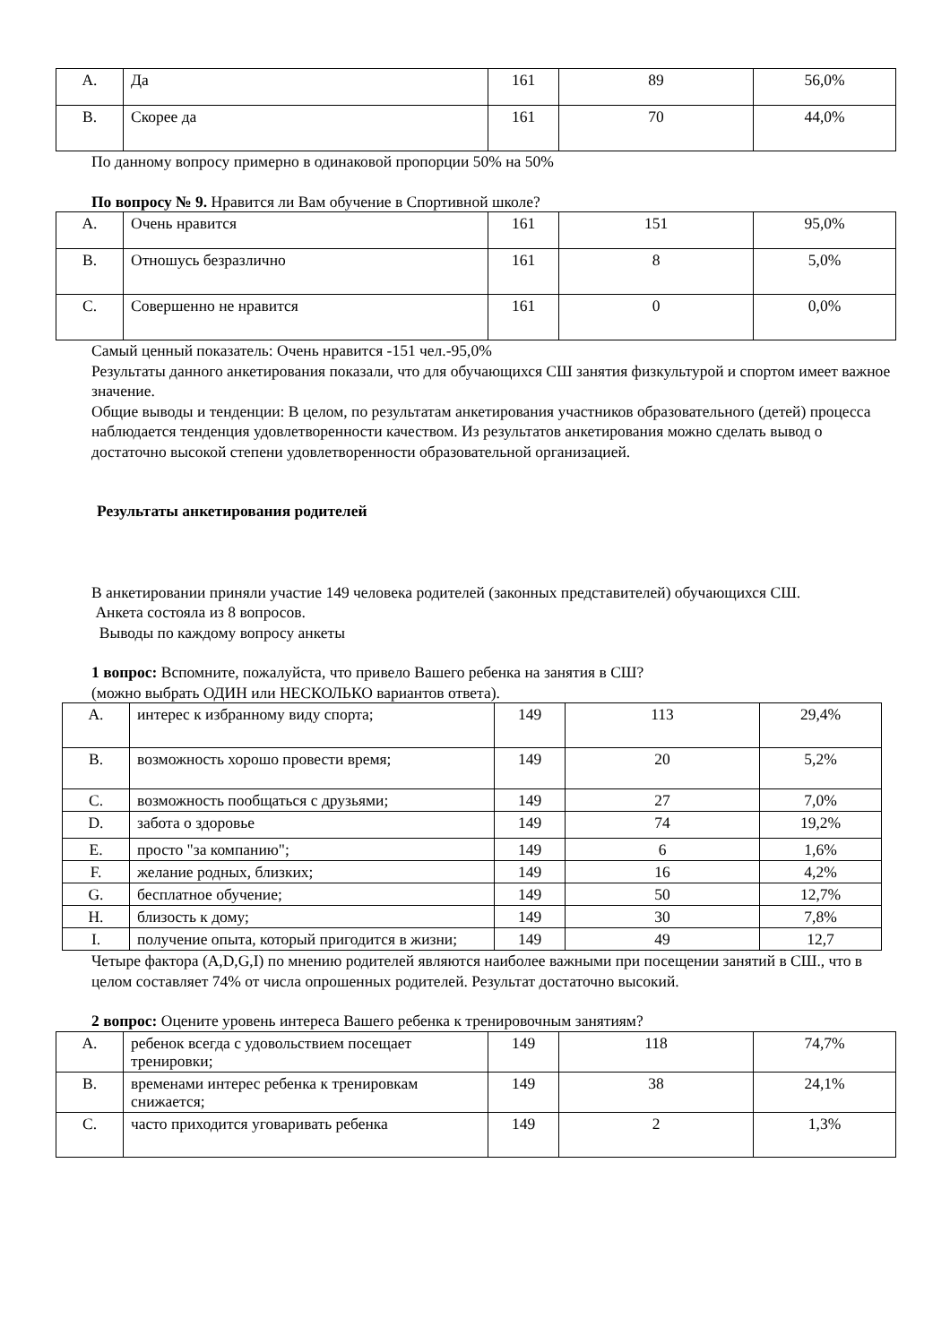| A. | Да | 161 | 89 | 56,0% |
| B. | Скорее да | 161 | 70 | 44,0% |
По данному вопросу примерно в одинаковой пропорции 50% на 50%
По вопросу № 9. Нравится ли Вам обучение в Спортивной школе?
| A. | Очень нравится | 161 | 151 | 95,0% |
| B. | Отношусь безразлично | 161 | 8 | 5,0% |
| C. | Совершенно не нравится | 161 | 0 | 0,0% |
Самый ценный показатель: Очень нравится -151 чел.-95,0%
Результаты данного анкетирования показали, что для обучающихся СШ занятия физкультурой и спортом имеет важное значение.
Общие выводы и тенденции: В целом, по результатам анкетирования участников образовательного (детей) процесса наблюдается тенденция удовлетворенности качеством. Из результатов анкетирования можно сделать вывод о достаточно высокой степени удовлетворенности образовательной организацией.
Результаты анкетирования родителей
В анкетировании приняли участие 149 человека родителей (законных представителей) обучающихся СШ.
Анкета состояла из 8 вопросов.
Выводы по каждому вопросу анкеты
1 вопрос: Вспомните, пожалуйста, что привело Вашего ребенка на занятия в СШ?
(можно выбрать ОДИН или НЕСКОЛЬКО вариантов ответа).
| A. | интерес к избранному виду спорта; | 149 | 113 | 29,4% |
| B. | возможность хорошо провести время; | 149 | 20 | 5,2% |
| C. | возможность пообщаться с друзьями; | 149 | 27 | 7,0% |
| D. | забота о здоровье | 149 | 74 | 19,2% |
| E. | просто "за компанию"; | 149 | 6 | 1,6% |
| F. | желание родных, близких; | 149 | 16 | 4,2% |
| G. | бесплатное обучение; | 149 | 50 | 12,7% |
| H. | близость к дому; | 149 | 30 | 7,8% |
| I. | получение опыта, который пригодится в жизни; | 149 | 49 | 12,7 |
Четыре фактора (A,D,G,I) по мнению родителей являются наиболее важными при посещении занятий в СШ., что в целом составляет 74% от числа опрошенных родителей. Результат достаточно высокий.
2 вопрос: Оцените уровень интереса Вашего ребенка к тренировочным занятиям?
| A. | ребенок всегда с удовольствием посещает тренировки; | 149 | 118 | 74,7% |
| B. | временами интерес ребенка к тренировкам снижается; | 149 | 38 | 24,1% |
| C. | часто приходится уговаривать ребенка | 149 | 2 | 1,3% |